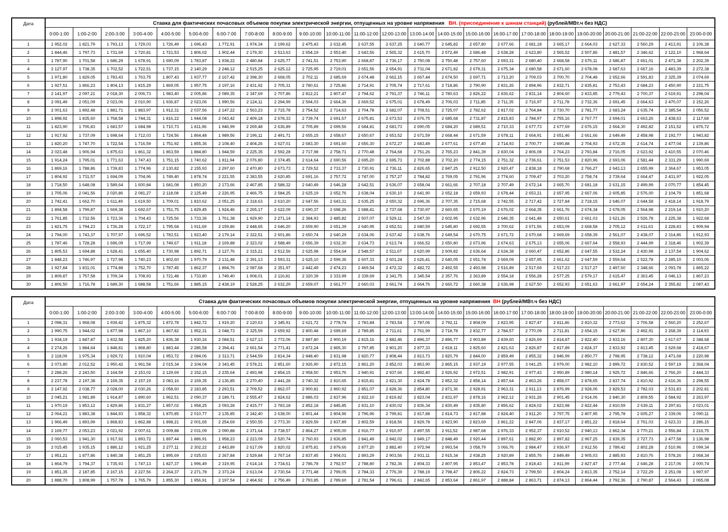| Дата | Ставка для фактических почасовых объемов покупки электрической энергии, отпущенных на уровне напряжения ВН. (присоединение к шинам станций) (рублей/МВт.ч без НДС) | | | | | | | | | | | | | | | | | | | | | | | |
| --- | --- | --- | --- | --- | --- | --- | --- | --- | --- | --- | --- | --- | --- | --- | --- | --- | --- | --- | --- | --- | --- | --- | --- | --- |
| | 0:00-1:00 | 1:00-2:00 | 2:00-3:00 | 3:00-4:00 | 4:00-5:00 | 5:00-6:00 | 6:00-7:00 | 7:00-8:00 | 8:00-9:00 | 9:00-10:00 | 10:00-11:00 | 11:00-12:00 | 12:00-13:00 | 13:00-14:00 | 14:00-15:00 | 15:00-16:00 | 16:00-17:00 | 17:00-18:00 | 18:00-19:00 | 19:00-20:00 | 20:00-21:00 | 21:00-22:00 | 22:00-23:00 | 23:00-0:00 |
| 1 | 1 952,02 | 1 821,79 | 1 793,13 | 1 729,03 | 1 726,49 | 1 696,43 | 1 772,91 | 1 974,34 | 2 199,62 | 2 475,43 | 2 632,45 | 2 637,55 | 2 637,25 | 2 640,77 | 2 645,82 | 2 657,80 | 2 677,66 | 2 681,18 | 2 665,17 | 2 664,03 | 2 627,33 | 2 560,29 | 2 413,91 | 2 106,38 |
| 2 | 1 844,46 | 1 797,73 | 1 731,69 | 1 720,81 | 1 721,53 | 1 806,02 | 1 902,44 | 2 179,30 | 2 513,63 | 2 654,19 | 2 553,40 | 2 643,56 | 2 565,32 | 2 615,70 | 2 572,49 | 2 686,48 | 2 638,28 | 2 623,80 | 2 565,52 | 2 507,86 | 2 481,57 | 2 346,62 | 2 122,10 | 1 968,64 |
| 3 | 1 787,90 | 1 701,58 | 1 686,29 | 1 678,91 | 1 690,09 | 1 783,87 | 1 938,22 | 2 480,84 | 2 625,77 | 2 741,51 | 2 753,90 | 2 668,87 | 2 736,17 | 2 750,08 | 2 750,48 | 2 757,60 | 2 693,31 | 2 680,40 | 2 668,58 | 2 676,11 | 2 686,87 | 2 661,01 | 2 471,38 | 2 202,39 |
| 4 | 2 127,97 | 1 738,35 | 1 702,52 | 1 722,51 | 1 737,15 | 2 140,29 | 2 248,12 | 2 515,25 | 2 625,12 | 2 725,95 | 2 719,01 | 2 651,56 | 2 654,91 | 2 731,04 | 2 671,82 | 2 679,31 | 2 675,34 | 2 680,58 | 2 671,60 | 2 678,08 | 2 687,63 | 2 667,16 | 2 483,39 | 2 272,38 |
| 5 | 1 971,80 | 1 829,05 | 1 783,43 | 1 763,75 | 1 807,43 | 1 937,77 | 2 167,42 | 2 398,30 | 2 668,05 | 2 702,11 | 2 685,69 | 2 674,48 | 2 662,15 | 2 667,44 | 2 674,50 | 2 697,71 | 2 713,20 | 2 709,03 | 2 700,70 | 2 704,48 | 2 652,66 | 2 591,83 | 2 325,39 | 2 074,69 |
| 6 | 1 927,51 | 1 866,23 | 1 804,13 | 1 815,29 | 1 869,05 | 1 957,75 | 2 197,16 | 2 431,92 | 2 705,31 | 2 780,61 | 2 725,86 | 2 714,91 | 2 705,74 | 2 717,61 | 2 718,86 | 2 790,90 | 2 831,26 | 2 894,96 | 2 832,71 | 2 835,81 | 2 753,43 | 2 684,23 | 2 450,90 | 2 221,75 |
| 7 | 2 141,97 | 2 097,21 | 2 018,30 | 2 006,73 | 1 983,40 | 2 005,86 | 2 089,35 | 2 347,69 | 2 707,86 | 2 812,21 | 2 807,47 | 2 794,62 | 2 791,37 | 2 746,11 | 2 780,63 | 2 826,22 | 2 836,62 | 2 831,14 | 2 804,60 | 2 833,85 | 2 779,43 | 2 700,37 | 2 619,91 | 2 298,04 |
| 8 | 2 091,49 | 2 051,09 | 2 023,06 | 2 010,90 | 1 936,87 | 2 023,06 | 1 990,56 | 2 124,11 | 2 294,99 | 2 594,03 | 2 664,36 | 2 669,52 | 2 675,01 | 2 678,49 | 2 706,03 | 2 711,85 | 2 711,35 | 2 716,97 | 2 711,78 | 2 732,36 | 2 691,45 | 2 664,63 | 2 470,07 | 2 152,26 |
| 9 | 2 001,63 | 1 892,48 | 1 881,71 | 1 883,97 | 1 912,31 | 2 037,56 | 2 147,22 | 2 563,23 | 2 715,78 | 2 754,52 | 2 714,63 | 2 704,78 | 2 682,07 | 2 708,51 | 2 725,07 | 2 782,62 | 2 817,02 | 2 764,84 | 2 730,70 | 2 781,77 | 2 683,24 | 2 635,74 | 2 385,54 | 2 056,52 |
| 10 | 1 898,92 | 1 835,60 | 1 768,58 | 1 744,31 | 1 816,22 | 1 944,08 | 2 043,42 | 2 409,18 | 2 678,33 | 2 739,74 | 2 691,67 | 2 675,81 | 2 673,53 | 2 676,75 | 2 685,68 | 2 731,87 | 2 815,83 | 2 784,97 | 2 755,16 | 2 767,77 | 2 694,01 | 2 663,26 | 2 438,63 | 2 117,68 |
| 11 | 1 823,90 | 1 706,83 | 1 683,57 | 1 684,98 | 1 710,73 | 1 811,96 | 1 946,99 | 2 269,48 | 2 636,89 | 2 705,89 | 2 699,56 | 2 684,81 | 2 683,73 | 2 690,05 | 2 684,20 | 2 689,51 | 2 710,33 | 2 677,73 | 2 677,69 | 2 676,15 | 2 664,30 | 2 492,82 | 2 151,52 | 1 876,72 |
| 12 | 1 917,92 | 1 737,09 | 1 698,64 | 1 712,03 | 1 724,56 | 1 864,48 | 1 989,56 | 2 196,11 | 2 491,71 | 2 655,15 | 2 658,67 | 2 650,67 | 2 653,52 | 2 671,59 | 2 668,44 | 2 671,59 | 2 678,11 | 2 664,91 | 2 651,46 | 2 661,66 | 2 649,49 | 2 458,98 | 2 192,77 | 1 943,82 |
| 13 | 1 820,20 | 1 747,70 | 1 722,54 | 1 716,59 | 1 751,92 | 1 855,36 | 2 108,40 | 2 404,26 | 2 627,01 | 2 683,30 | 2 691,60 | 2 656,30 | 2 672,27 | 2 683,49 | 2 677,61 | 2 677,40 | 2 714,93 | 2 700,77 | 2 690,88 | 2 704,93 | 2 672,35 | 2 614,74 | 2 477,04 | 2 139,86 |
| 14 | 2 023,48 | 1 906,94 | 1 875,63 | 1 861,32 | 1 863,59 | 1 884,80 | 1 944,59 | 2 225,35 | 2 592,28 | 2 717,98 | 2 758,71 | 2 770,48 | 2 764,68 | 2 751,26 | 2 765,23 | 2 841,39 | 2 830,04 | 2 806,08 | 2 764,23 | 2 793,84 | 2 716,05 | 2 623,92 | 2 410,55 | 2 070,46 |
| 15 | 1 914,24 | 1 795,01 | 1 771,63 | 1 747,43 | 1 751,15 | 1 740,62 | 1 811,94 | 2 076,80 | 2 374,45 | 2 614,64 | 2 690,56 | 2 695,20 | 2 695,73 | 2 702,88 | 2 702,20 | 2 774,15 | 2 751,32 | 2 736,61 | 2 751,53 | 2 820,96 | 2 693,06 | 2 581,44 | 2 331,29 | 1 990,69 |
| 16 | 1 869,16 | 1 788,86 | 1 739,83 | 1 774,96 | 2 130,82 | 2 155,93 | 2 297,60 | 2 470,80 | 2 673,73 | 2 729,52 | 2 733,37 | 2 730,91 | 2 736,11 | 2 826,65 | 2 847,25 | 2 912,50 | 2 920,47 | 2 838,18 | 2 790,68 | 2 766,27 | 2 643,13 | 2 655,99 | 2 364,67 | 1 953,05 |
| 17 | 1 804,92 | 1 731,57 | 1 694,09 | 1 704,96 | 1 749,40 | 1 878,74 | 2 221,55 | 2 383,55 | 2 620,85 | 2 691,16 | 2 757,72 | 2 747,00 | 2 757,27 | 2 784,82 | 2 769,05 | 2 791,96 | 2 774,60 | 2 709,47 | 2 703,20 | 2 758,74 | 2 739,64 | 2 664,47 | 2 431,97 | 1 922,05 |
| 18 | 1 718,50 | 1 648,08 | 1 589,64 | 1 600,84 | 1 681,08 | 1 850,20 | 2 173,66 | 2 467,85 | 2 588,32 | 2 640,49 | 2 646,28 | 2 642,51 | 2 636,07 | 2 658,04 | 2 661,66 | 2 707,18 | 2 707,49 | 2 672,14 | 2 665,70 | 2 681,18 | 2 631,15 | 2 499,99 | 2 070,77 | 1 854,45 |
| 19 | 1 705,06 | 2 041,56 | 2 020,86 | 2 081,27 | 2 118,08 | 2 125,49 | 2 226,95 | 2 466,75 | 2 584,25 | 2 625,19 | 2 652,76 | 2 638,04 | 2 630,10 | 2 641,90 | 2 652,18 | 2 659,93 | 2 678,44 | 2 653,21 | 2 657,95 | 2 667,06 | 2 605,85 | 2 576,00 | 2 104,79 | 1 851,68 |
| 20 | 1 742,41 | 1 662,70 | 1 611,49 | 1 619,50 | 1 709,01 | 1 810,62 | 2 051,25 | 2 318,63 | 2 610,20 | 2 647,56 | 2 643,31 | 2 635,25 | 2 650,32 | 2 696,36 | 2 707,35 | 2 715,68 | 2 742,55 | 2 717,42 | 2 727,84 | 2 718,15 | 2 646,07 | 2 644,58 | 2 418,14 | 1 918,79 |
| 21 | 1 894,58 | 1 799,87 | 1 669,38 | 1 692,67 | 1 751,75 | 1 829,45 | 1 924,46 | 2 265,17 | 2 622,09 | 2 690,37 | 2 698,26 | 2 688,41 | 2 737,68 | 2 730,97 | 2 660,65 | 2 670,19 | 2 676,02 | 2 664,35 | 2 661,76 | 2 674,34 | 2 678,05 | 2 564,98 | 2 219,14 | 1 910,20 |
| 22 | 1 761,85 | 1 732,56 | 1 723,36 | 1 704,43 | 1 725,56 | 1 733,36 | 1 761,38 | 1 929,90 | 2 271,14 | 2 384,93 | 2 485,82 | 2 507,07 | 2 529,11 | 2 547,30 | 2 602,95 | 2 632,96 | 2 646,35 | 2 641,48 | 2 650,61 | 2 661,03 | 2 621,26 | 2 526,78 | 2 225,38 | 1 922,68 |
| 23 | 1 821,75 | 1 794,23 | 1 736,28 | 1 722,17 | 1 795,68 | 1 911,69 | 2 159,86 | 2 448,65 | 2 646,20 | 2 659,90 | 2 651,39 | 2 640,95 | 2 652,51 | 2 680,59 | 2 645,80 | 2 692,55 | 2 700,62 | 2 671,56 | 2 653,09 | 2 668,58 | 2 705,12 | 2 611,63 | 2 228,83 | 1 909,94 |
| 24 | 1 794,00 | 1 743,37 | 1 707,97 | 1 696,52 | 1 783,51 | 1 923,40 | 2 179,14 | 2 322,51 | 2 601,86 | 2 650,74 | 2 640,29 | 2 634,06 | 2 637,42 | 2 638,76 | 2 649,54 | 2 670,75 | 2 671,72 | 2 670,68 | 2 669,69 | 2 658,39 | 2 561,07 | 2 438,07 | 2 314,86 | 1 912,93 |
| 25 | 1 787,46 | 1 728,28 | 1 696,09 | 1 717,99 | 1 749,67 | 1 911,18 | 2 169,88 | 2 323,02 | 2 588,49 | 2 656,39 | 2 632,30 | 2 634,73 | 2 613,74 | 2 666,52 | 2 650,80 | 2 673,96 | 2 674,63 | 2 675,13 | 2 655,06 | 2 667,64 | 2 558,93 | 2 444,99 | 2 318,46 | 1 902,39 |
| 26 | 1 805,53 | 1 694,88 | 1 628,41 | 1 655,40 | 1 730,98 | 1 892,71 | 2 127,76 | 2 315,21 | 2 512,56 | 2 625,98 | 2 554,64 | 2 548,57 | 2 511,67 | 2 620,99 | 2 609,82 | 2 636,64 | 2 634,38 | 2 660,47 | 2 652,86 | 2 647,55 | 2 532,24 | 2 430,98 | 2 137,54 | 1 904,62 |
| 27 | 1 848,23 | 1 746,97 | 1 727,98 | 1 740,23 | 1 802,60 | 1 970,79 | 2 131,48 | 2 391,13 | 2 593,31 | 2 625,10 | 2 599,36 | 2 607,33 | 2 601,24 | 2 626,41 | 2 640,05 | 2 651,74 | 2 669,09 | 2 657,95 | 2 661,62 | 2 647,59 | 2 559,64 | 2 522,78 | 2 285,10 | 2 003,06 |
| 28 | 1 927,84 | 1 831,01 | 1 774,88 | 1 752,70 | 1 787,45 | 1 862,37 | 1 894,76 | 2 087,68 | 2 351,97 | 2 442,49 | 2 474,23 | 2 469,54 | 2 472,32 | 2 482,72 | 2 492,55 | 2 493,98 | 2 516,89 | 2 517,69 | 2 517,23 | 2 517,27 | 2 497,60 | 2 348,66 | 2 093,78 | 1 865,22 |
| 29 | 1 809,87 | 1 757,58 | 1 709,34 | 1 708,93 | 1 721,48 | 1 733,80 | 1 749,40 | 1 908,01 | 2 116,81 | 2 320,39 | 2 333,99 | 2 339,69 | 2 341,75 | 2 345,54 | 2 357,76 | 2 363,89 | 2 554,18 | 2 556,28 | 2 577,25 | 2 579,17 | 2 615,47 | 2 363,45 | 2 046,13 | 1 867,23 |
| 30 | 1 806,50 | 1 716,78 | 1 689,30 | 1 688,58 | 1 751,66 | 1 885,15 | 2 438,19 | 2 528,25 | 2 632,29 | 2 659,07 | 2 661,77 | 2 660,03 | 2 661,74 | 2 664,76 | 2 660,72 | 2 660,38 | 2 636,98 | 2 627,50 | 2 652,93 | 2 651,63 | 2 661,97 | 2 654,24 | 2 355,82 | 2 087,43 |
| Дата | Ставка для фактических почасовых объемов покупки электрической энергии, отпущенных на уровне напряжения ВН (рублей/МВт.ч без НДС) | | | | | | | | | | | | | | | | | | | | | | | |
| --- | --- | --- | --- | --- | --- | --- | --- | --- | --- | --- | --- | --- | --- | --- | --- | --- | --- | --- | --- | --- | --- | --- | --- | --- |
| | 0:00-1:00 | 1:00-2:00 | 2:00-3:00 | 3:00-4:00 | 4:00-5:00 | 5:00-6:00 | 6:00-7:00 | 7:00-8:00 | 8:00-9:00 | 9:00-10:00 | 10:00-11:00 | 11:00-12:00 | 12:00-13:00 | 13:00-14:00 | 14:00-15:00 | 15:00-16:00 | 16:00-17:00 | 17:00-18:00 | 18:00-19:00 | 19:00-20:00 | 20:00-21:00 | 21:00-22:00 | 22:00-23:00 | 23:00-0:00 |
| 1 | 2 098,31 | 1 968,08 | 1 939,42 | 1 875,32 | 1 872,78 | 1 842,72 | 1 919,20 | 2 120,63 | 2 345,91 | 2 621,72 | 2 778,74 | 2 783,84 | 2 783,54 | 2 787,06 | 2 792,11 | 2 804,09 | 2 823,95 | 2 827,47 | 2 811,46 | 2 810,32 | 2 773,62 | 2 706,58 | 2 560,20 | 2 252,67 |
| 2 | 1 990,75 | 1 944,02 | 1 877,98 | 1 867,10 | 1 867,82 | 1 952,31 | 2 048,73 | 2 325,59 | 2 659,92 | 2 800,48 | 2 699,69 | 2 789,85 | 2 711,61 | 2 761,99 | 2 718,78 | 2 832,77 | 2 784,57 | 2 770,09 | 2 711,81 | 2 654,15 | 2 627,86 | 2 492,91 | 2 268,39 | 2 114,93 |
| 3 | 1 934,19 | 1 847,87 | 1 832,58 | 1 825,20 | 1 836,38 | 1 930,16 | 2 084,51 | 2 627,13 | 2 772,06 | 2 887,80 | 2 900,19 | 2 815,16 | 2 882,46 | 2 896,37 | 2 896,77 | 2 903,89 | 2 839,60 | 2 826,69 | 2 814,87 | 2 822,40 | 2 833,16 | 2 807,30 | 2 617,67 | 2 348,68 |
| 4 | 2 274,26 | 1 884,64 | 1 848,81 | 1 868,80 | 1 883,44 | 2 286,58 | 2 394,41 | 2 661,54 | 2 771,41 | 2 872,24 | 2 865,30 | 2 797,85 | 2 801,20 | 2 877,33 | 2 818,11 | 2 825,60 | 2 821,63 | 2 826,87 | 2 817,89 | 2 824,37 | 2 833,92 | 2 813,45 | 2 629,68 | 2 418,67 |
| 5 | 2 118,09 | 1 975,34 | 1 929,72 | 1 910,04 | 1 953,72 | 2 084,06 | 2 313,71 | 2 544,59 | 2 814,34 | 2 848,40 | 2 831,98 | 2 820,77 | 2 808,44 | 2 813,73 | 2 820,79 | 2 844,00 | 2 859,49 | 2 855,32 | 2 846,99 | 2 850,77 | 2 798,95 | 2 738,12 | 2 471,68 | 2 220,98 |
| 6 | 2 073,80 | 2 012,52 | 1 950,42 | 1 961,58 | 2 015,34 | 2 104,04 | 2 343,45 | 2 578,21 | 2 851,60 | 2 926,90 | 2 872,15 | 2 861,20 | 2 852,03 | 2 863,90 | 2 865,15 | 2 937,19 | 2 977,55 | 3 041,25 | 2 979,00 | 2 982,10 | 2 899,72 | 2 830,52 | 2 597,19 | 2 368,04 |
| 7 | 2 288,26 | 2 243,50 | 2 164,59 | 2 153,02 | 2 129,69 | 2 152,15 | 2 235,64 | 2 493,98 | 2 854,15 | 2 958,50 | 2 953,76 | 2 940,91 | 2 937,66 | 2 892,40 | 2 926,92 | 2 972,51 | 2 982,91 | 2 977,43 | 2 950,89 | 2 980,14 | 2 925,72 | 2 846,66 | 2 766,20 | 2 444,33 |
| 8 | 2 237,78 | 2 197,38 | 2 169,35 | 2 157,19 | 2 083,16 | 2 169,35 | 2 136,85 | 2 270,40 | 2 441,28 | 2 740,32 | 2 810,65 | 2 815,81 | 2 821,30 | 2 824,78 | 2 852,32 | 2 858,14 | 2 857,64 | 2 863,26 | 2 858,07 | 2 878,65 | 2 837,74 | 2 810,92 | 2 616,36 | 2 298,55 |
| 9 | 2 147,92 | 2 038,77 | 2 028,00 | 2 030,26 | 2 058,60 | 2 183,85 | 2 293,51 | 2 709,52 | 2 862,07 | 2 900,81 | 2 860,92 | 2 851,07 | 2 828,36 | 2 854,80 | 2 871,36 | 2 928,91 | 2 963,31 | 2 911,13 | 2 876,99 | 2 928,06 | 2 829,53 | 2 782,03 | 2 531,83 | 2 202,81 |
| 10 | 2 045,21 | 1 981,89 | 1 914,87 | 1 890,60 | 1 962,51 | 2 090,37 | 2 189,71 | 2 555,47 | 2 824,62 | 2 886,03 | 2 837,96 | 2 822,10 | 2 819,82 | 2 823,04 | 2 831,97 | 2 878,16 | 2 962,12 | 2 931,26 | 2 901,45 | 2 914,06 | 2 840,30 | 2 809,55 | 2 584,92 | 2 263,97 |
| 11 | 1 970,19 | 1 853,12 | 1 829,86 | 1 831,27 | 1 857,02 | 1 958,25 | 2 093,28 | 2 415,77 | 2 783,18 | 2 852,18 | 2 845,85 | 2 831,10 | 2 830,02 | 2 836,34 | 2 830,49 | 2 835,80 | 2 856,62 | 2 824,02 | 2 823,98 | 2 822,44 | 2 810,59 | 2 639,11 | 2 297,81 | 2 023,01 |
| 12 | 2 064,21 | 1 883,38 | 1 844,93 | 1 858,32 | 1 870,85 | 2 010,77 | 2 135,85 | 2 342,40 | 2 638,00 | 2 801,44 | 2 804,96 | 2 796,96 | 2 799,81 | 2 817,88 | 2 814,73 | 2 817,88 | 2 824,40 | 2 811,20 | 2 797,75 | 2 807,95 | 2 795,78 | 2 605,27 | 2 339,06 | 2 090,11 |
| 13 | 1 966,49 | 1 893,99 | 1 868,83 | 1 862,88 | 1 898,21 | 2 001,65 | 2 254,69 | 2 550,55 | 2 773,30 | 2 829,59 | 2 837,89 | 2 802,59 | 2 818,56 | 2 829,78 | 2 823,90 | 2 823,69 | 2 861,22 | 2 847,06 | 2 837,17 | 2 851,22 | 2 818,64 | 2 761,03 | 2 623,33 | 2 286,15 |
| 14 | 2 169,77 | 2 053,23 | 2 021,92 | 2 007,61 | 2 009,88 | 2 031,09 | 2 090,88 | 2 371,64 | 2 738,57 | 2 864,27 | 2 905,00 | 2 916,77 | 2 910,97 | 2 897,55 | 2 911,52 | 2 987,68 | 2 976,33 | 2 952,37 | 2 910,52 | 2 940,13 | 2 862,34 | 2 770,21 | 2 556,84 | 2 216,75 |
| 15 | 2 060,53 | 1 941,30 | 1 917,92 | 1 893,72 | 1 897,44 | 1 886,91 | 1 958,23 | 2 223,09 | 2 520,74 | 2 760,93 | 2 836,85 | 2 841,49 | 2 842,02 | 2 849,17 | 2 848,49 | 2 920,44 | 2 897,61 | 2 882,90 | 2 897,82 | 2 967,25 | 2 839,35 | 2 727,73 | 2 477,58 | 2 136,98 |
| 16 | 2 015,45 | 1 935,15 | 1 886,12 | 1 921,25 | 2 277,11 | 2 302,22 | 2 443,89 | 2 617,09 | 2 820,02 | 2 875,81 | 2 879,66 | 2 877,20 | 2 882,40 | 2 972,94 | 2 993,54 | 3 058,79 | 3 066,76 | 2 984,47 | 2 936,97 | 2 912,56 | 2 789,42 | 2 802,28 | 2 510,96 | 2 099,34 |
| 17 | 1 951,21 | 1 877,86 | 1 840,38 | 1 851,25 | 1 895,69 | 2 025,03 | 2 367,84 | 2 529,84 | 2 767,14 | 2 837,45 | 2 904,01 | 2 893,29 | 2 903,56 | 2 931,11 | 2 915,34 | 2 938,25 | 2 920,89 | 2 855,76 | 2 849,49 | 2 905,03 | 2 885,93 | 2 810,76 | 2 578,26 | 2 068,34 |
| 18 | 1 864,79 | 1 794,37 | 1 735,93 | 1 747,13 | 1 827,37 | 1 996,49 | 2 319,95 | 2 614,14 | 2 734,61 | 2 786,78 | 2 792,57 | 2 788,80 | 2 782,36 | 2 804,33 | 2 807,95 | 2 853,47 | 2 853,78 | 2 818,43 | 2 811,99 | 2 827,47 | 2 777,44 | 2 646,28 | 2 217,06 | 2 000,74 |
| 19 | 1 851,35 | 2 187,85 | 2 167,15 | 2 227,56 | 2 264,37 | 2 271,78 | 2 373,24 | 2 613,04 | 2 730,54 | 2 771,48 | 2 799,05 | 2 784,33 | 2 776,39 | 2 788,19 | 2 798,47 | 2 806,22 | 2 824,73 | 2 799,50 | 2 804,24 | 2 813,35 | 2 752,14 | 2 722,29 | 2 251,08 | 1 997,97 |
| 20 | 1 888,70 | 1 808,99 | 1 757,78 | 1 765,79 | 1 855,30 | 1 956,91 | 2 197,54 | 2 464,92 | 2 756,49 | 2 793,85 | 2 789,60 | 2 781,54 | 2 796,61 | 2 842,65 | 2 853,64 | 2 861,97 | 2 888,84 | 2 863,71 | 2 874,13 | 2 864,44 | 2 792,36 | 2 790,87 | 2 564,43 | 2 065,08 |